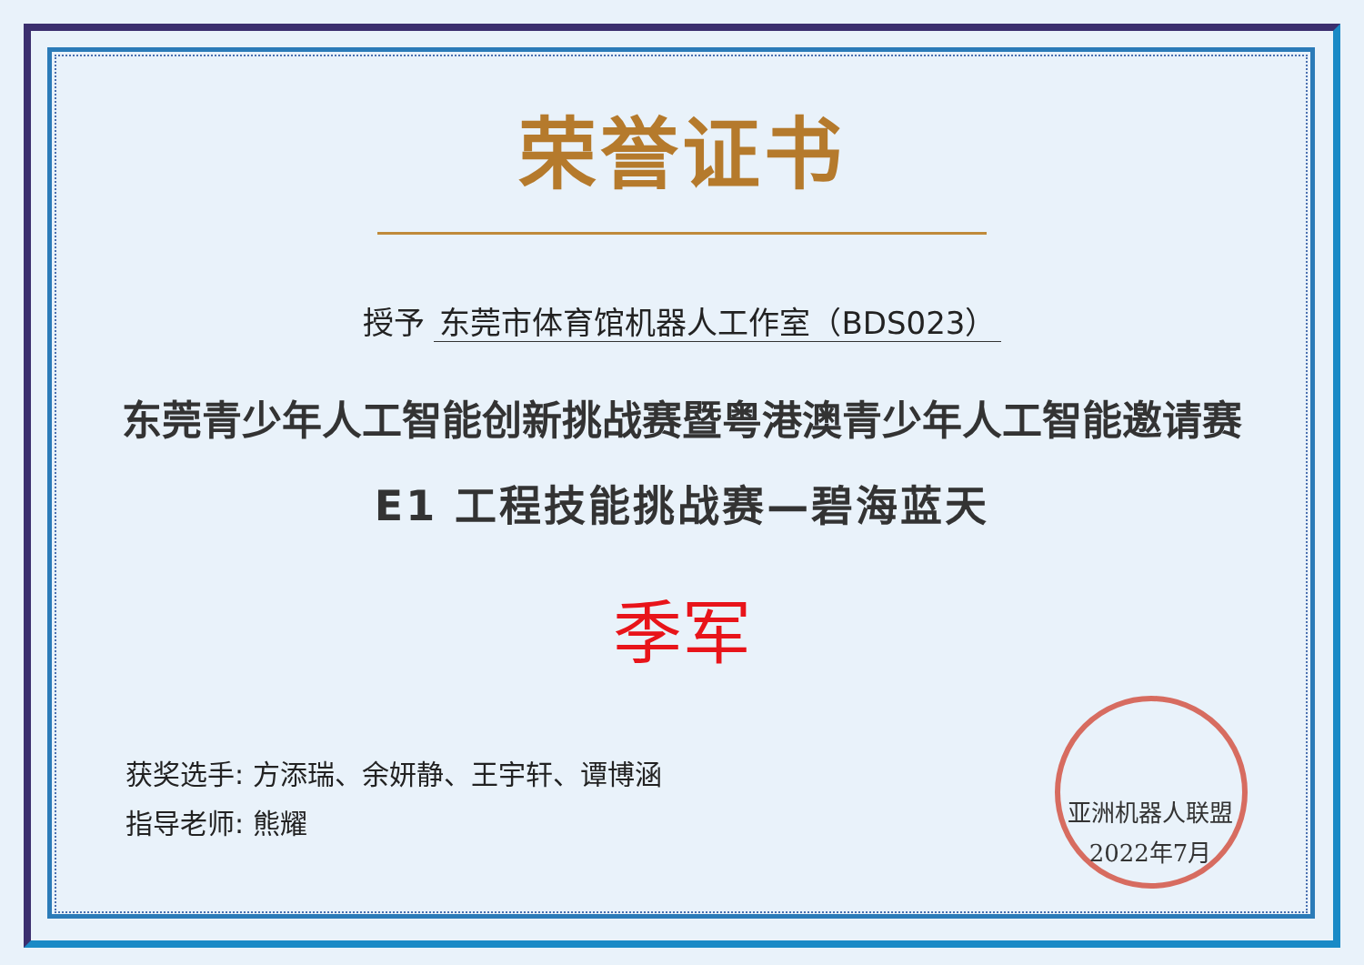荣誉证书
授予 东莞市体育馆机器人工作室（BDS023）
东莞青少年人工智能创新挑战赛暨粤港澳青少年人工智能邀请赛
E1 工程技能挑战赛—碧海蓝天
季军
获奖选手: 方添瑞、余妍静、王宇轩、谭博涵
指导老师: 熊耀
亚洲机器人联盟
2022年7月